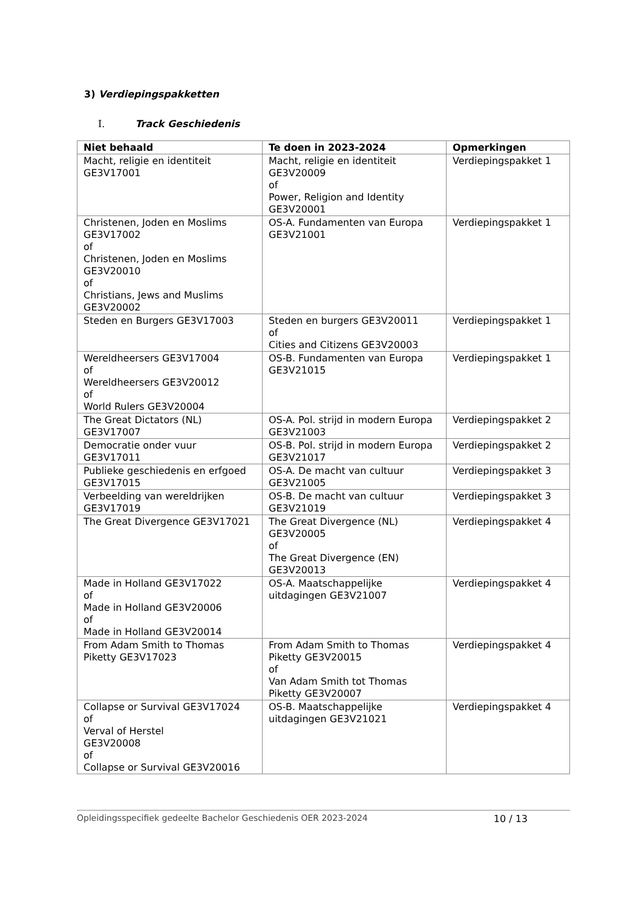3) Verdiepingspakketten
I. Track Geschiedenis
| Niet behaald | Te doen in 2023-2024 | Opmerkingen |
| --- | --- | --- |
| Macht, religie en identiteit GE3V17001 | Macht, religie en identiteit GE3V20009 of Power, Religion and Identity GE3V20001 | Verdiepingspakket 1 |
| Christenen, Joden en Moslims GE3V17002 of Christenen, Joden en Moslims GE3V20010 of Christians, Jews and Muslims GE3V20002 | OS-A. Fundamenten van Europa GE3V21001 | Verdiepingspakket 1 |
| Steden en Burgers GE3V17003 | Steden en burgers GE3V20011 of Cities and Citizens GE3V20003 | Verdiepingspakket 1 |
| Wereldheersers GE3V17004 of Wereldheersers GE3V20012 of World Rulers GE3V20004 | OS-B. Fundamenten van Europa GE3V21015 | Verdiepingspakket 1 |
| The Great Dictators (NL) GE3V17007 | OS-A. Pol. strijd in modern Europa GE3V21003 | Verdiepingspakket 2 |
| Democratie onder vuur GE3V17011 | OS-B. Pol. strijd in modern Europa GE3V21017 | Verdiepingspakket 2 |
| Publieke geschiedenis en erfgoed GE3V17015 | OS-A. De macht van cultuur GE3V21005 | Verdiepingspakket 3 |
| Verbeelding van wereldrijken GE3V17019 | OS-B. De macht van cultuur GE3V21019 | Verdiepingspakket 3 |
| The Great Divergence GE3V17021 | The Great Divergence (NL) GE3V20005 of The Great Divergence (EN) GE3V20013 | Verdiepingspakket 4 |
| Made in Holland GE3V17022 of Made in Holland GE3V20006 of Made in Holland GE3V20014 | OS-A. Maatschappelijke uitdagingen GE3V21007 | Verdiepingspakket 4 |
| From Adam Smith to Thomas Piketty GE3V17023 | From Adam Smith to Thomas Piketty GE3V20015 of Van Adam Smith tot Thomas Piketty GE3V20007 | Verdiepingspakket 4 |
| Collapse or Survival GE3V17024 of Verval of Herstel GE3V20008 of Collapse or Survival GE3V20016 | OS-B. Maatschappelijke uitdagingen GE3V21021 | Verdiepingspakket 4 |
Opleidingsspecifiek gedeelte Bachelor Geschiedenis OER 2023-2024 10 / 13